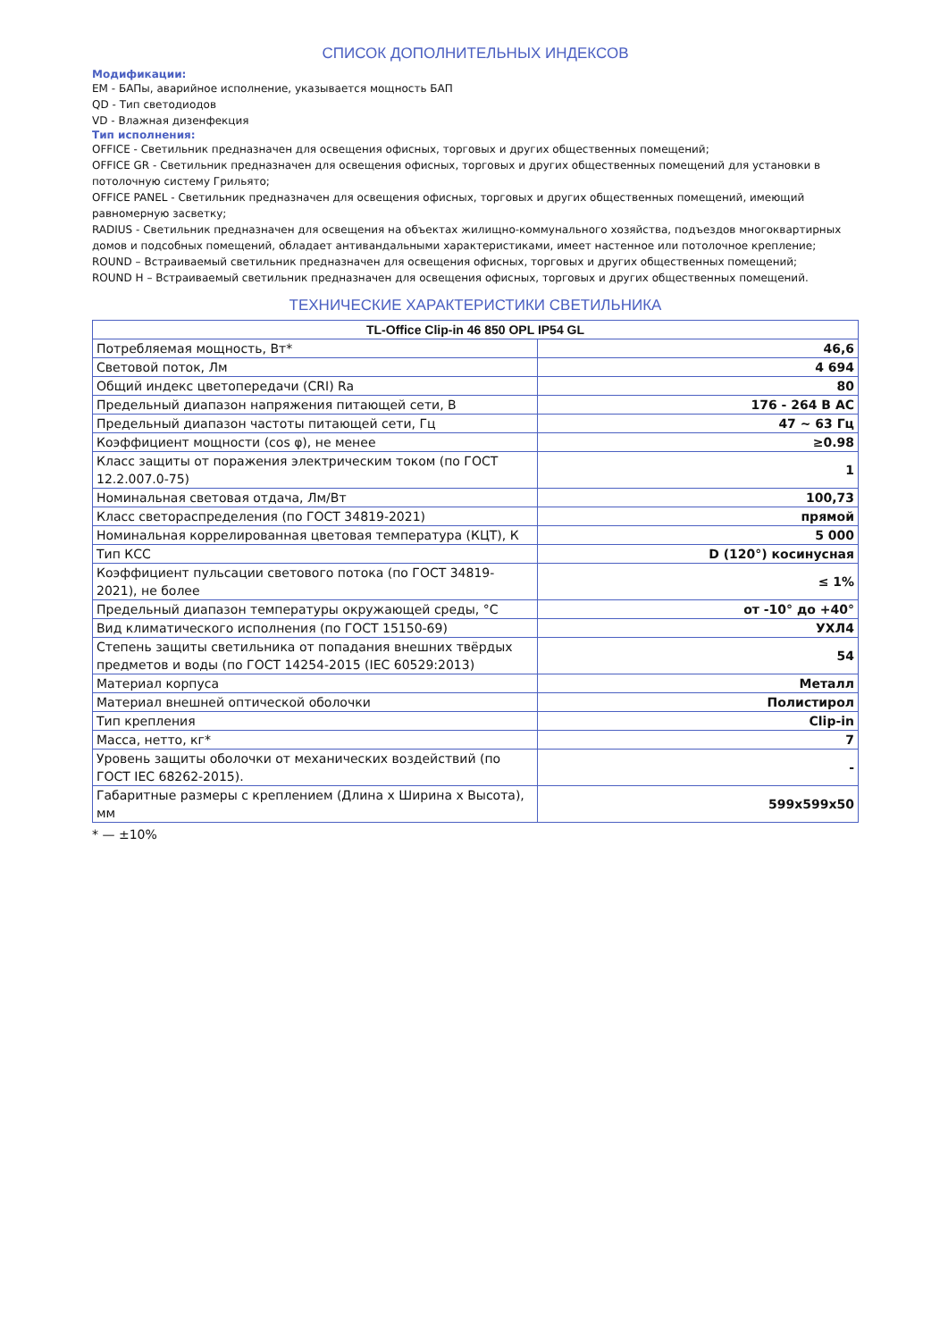СПИСОК ДОПОЛНИТЕЛЬНЫХ ИНДЕКСОВ
Модификации:
EM - БАПы, аварийное исполнение, указывается мощность БАП
QD - Тип светодиодов
VD - Влажная дизенфекция
Тип исполнения:
OFFICE - Светильник предназначен для освещения офисных, торговых и других общественных помещений;
OFFICE GR - Светильник предназначен для освещения офисных, торговых и других общественных помещений для установки в потолочную систему Грильято;
OFFICE PANEL - Светильник предназначен для освещения офисных, торговых и других общественных помещений, имеющий равномерную засветку;
RADIUS - Светильник предназначен для освещения на объектах жилищно-коммунального хозяйства, подъездов многоквартирных домов и подсобных помещений, обладает антивандальными характеристиками, имеет настенное или потолочное крепление;
ROUND – Встраиваемый светильник предназначен для освещения офисных, торговых и других общественных помещений;
ROUND H – Встраиваемый светильник предназначен для освещения офисных, торговых и других общественных помещений.
ТЕХНИЧЕСКИЕ ХАРАКТЕРИСТИКИ СВЕТИЛЬНИКА
| TL-Office Clip-in 46 850 OPL IP54 GL | |
| --- | --- |
| Потребляемая мощность, Вт* | 46,6 |
| Световой поток, Лм | 4 694 |
| Общий индекс цветопередачи (CRI) Ra | 80 |
| Предельный диапазон напряжения питающей сети, В | 176 - 264 В АС |
| Предельный диапазон частоты питающей сети, Гц | 47 ~ 63 Гц |
| Коэффициент мощности (cos φ), не менее | ≥0.98 |
| Класс защиты от поражения электрическим током (по ГОСТ 12.2.007.0-75) | 1 |
| Номинальная световая отдача, Лм/Вт | 100,73 |
| Класс светораспределения (по ГОСТ 34819-2021) | прямой |
| Номинальная коррелированная цветовая температура (КЦТ), К | 5 000 |
| Тип КСС | D (120°) косинусная |
| Коэффициент пульсации светового потока (по ГОСТ 34819-2021), не более | ≤ 1% |
| Предельный диапазон температуры окружающей среды, °С | от -10° до +40° |
| Вид климатического исполнения (по ГОСТ 15150-69) | УХЛ4 |
| Степень защиты светильника от попадания внешних твёрдых предметов и воды (по ГОСТ 14254-2015 (IEC 60529:2013) | 54 |
| Материал корпуса | Металл |
| Материал внешней оптической оболочки | Полистирол |
| Тип крепления | Clip-in |
| Масса, нетто, кг* | 7 |
| Уровень защиты оболочки от механических воздействий (по ГОСТ IEC 68262-2015). | - |
| Габаритные размеры с креплением (Длина х Ширина х Высота), мм | 599x599x50 |
* — ±10%